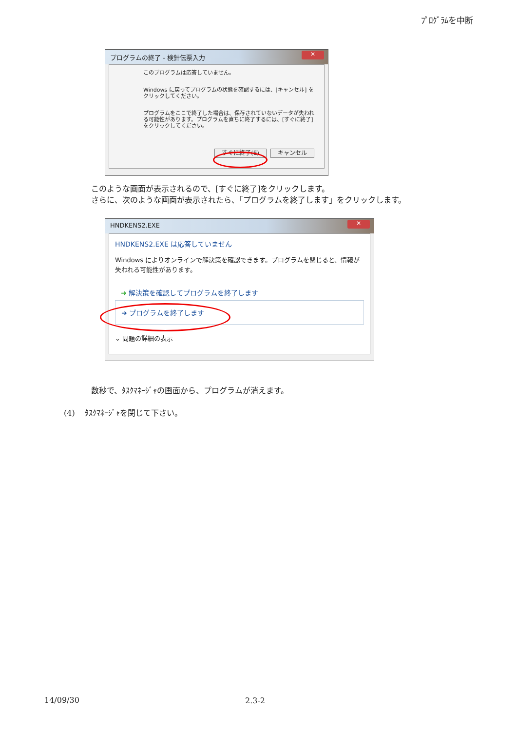ﾌﾟﾛｸﾞﾗﾑを中断
プログラムの終了 - 検針伝票入力
✕
このプログラムは応答していません。
Windows に戻ってプログラムの状態を確認するには、[キャンセル] をクリックしてください。
プログラムをここで終了した場合は、保存されていないデータが失われる可能性があります。プログラムを直ちに終了するには、[すぐに終了] をクリックしてください。
すぐに終了(E) キャンセル
このような画面が表示されるので、[すぐに終了]をクリックします。
さらに、次のような画面が表示されたら、「プログラムを終了します」をクリックします。
HNDKENS2.EXE
✕
HNDKENS2.EXE は応答していません
Windows によりオンラインで解決策を確認できます。プログラムを閉じると、情報が失われる可能性があります。
➜ 解決策を確認してプログラムを終了します
➜ プログラムを終了します
⌄ 問題の詳細の表示
数秒で、ﾀｽｸﾏﾈｰｼﾞｬの画面から、プログラムが消えます。
(4) ﾀｽｸﾏﾈｰｼﾞｬを閉じて下さい。
14/09/30 2.3-2